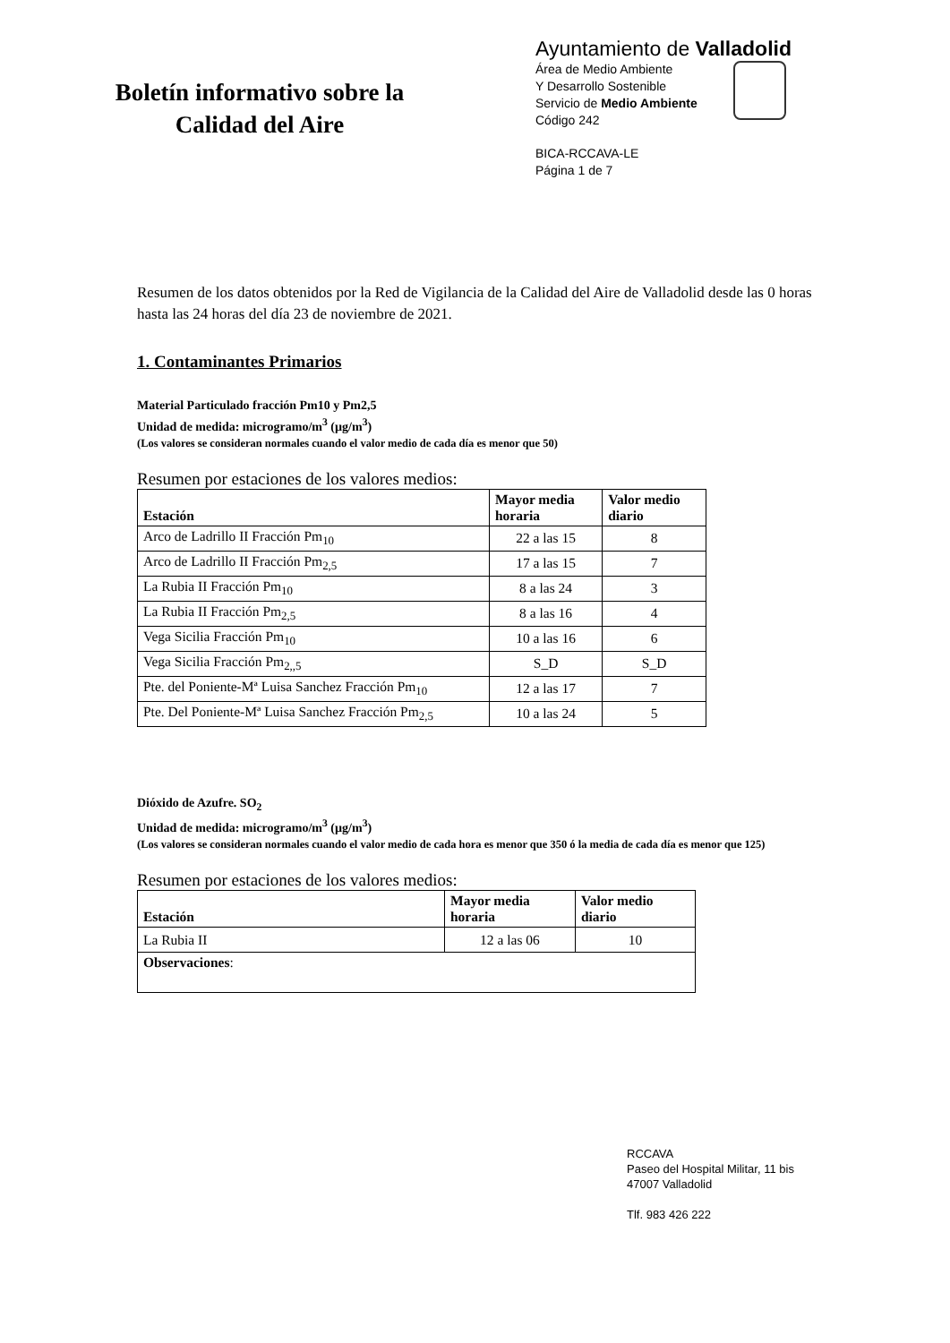Boletín informativo sobre la
Calidad del Aire
Ayuntamiento de Valladolid
Área de Medio Ambiente
Y Desarrollo Sostenible
Servicio de Medio Ambiente
Código 242
BICA-RCCAVA-LE
Página 1 de 7
Resumen de los datos obtenidos por la Red de Vigilancia de la Calidad del Aire de Valladolid desde las 0 horas hasta las 24 horas del día 23 de noviembre de 2021.
1. Contaminantes Primarios
Material Particulado fracción Pm10 y Pm2,5
Unidad de medida: microgramo/m<sup>3</sup> (µg/m<sup>3</sup>)
(Los valores se consideran normales cuando el valor medio de cada día es menor que 50)
Resumen por estaciones de los valores medios:
| Estación | Mayor media horaria | Valor medio diario |
| --- | --- | --- |
| Arco de Ladrillo II Fracción Pm<sub>10</sub> | 22 a las 15 | 8 |
| Arco de Ladrillo II Fracción Pm<sub>2,5</sub> | 17 a las 15 | 7 |
| La Rubia II Fracción Pm<sub>10</sub> | 8 a las 24 | 3 |
| La Rubia II Fracción Pm<sub>2,5</sub> | 8 a las 16 | 4 |
| Vega Sicilia Fracción Pm<sub>10</sub> | 10 a las 16 | 6 |
| Vega Sicilia Fracción Pm<sub>2,,5</sub> | S_D | S_D |
| Pte. del Poniente-Mª Luisa Sanchez Fracción Pm<sub>10</sub> | 12 a las 17 | 7 |
| Pte. Del Poniente-Mª Luisa Sanchez Fracción Pm<sub>2,5</sub> | 10 a las 24 | 5 |
Dióxido de Azufre. SO<sub>2</sub>
Unidad de medida: microgramo/m<sup>3</sup> (µg/m<sup>3</sup>)
(Los valores se consideran normales cuando el valor medio de cada hora es menor que 350 ó la media de cada día es menor que 125)
Resumen por estaciones de los valores medios:
| Estación | Mayor media horaria | Valor medio diario |
| --- | --- | --- |
| La Rubia II | 12 a las 06 | 10 |
| Observaciones : | | |
RCCAVA
Paseo del Hospital Militar, 11 bis
47007 Valladolid
Tlf. 983 426 222